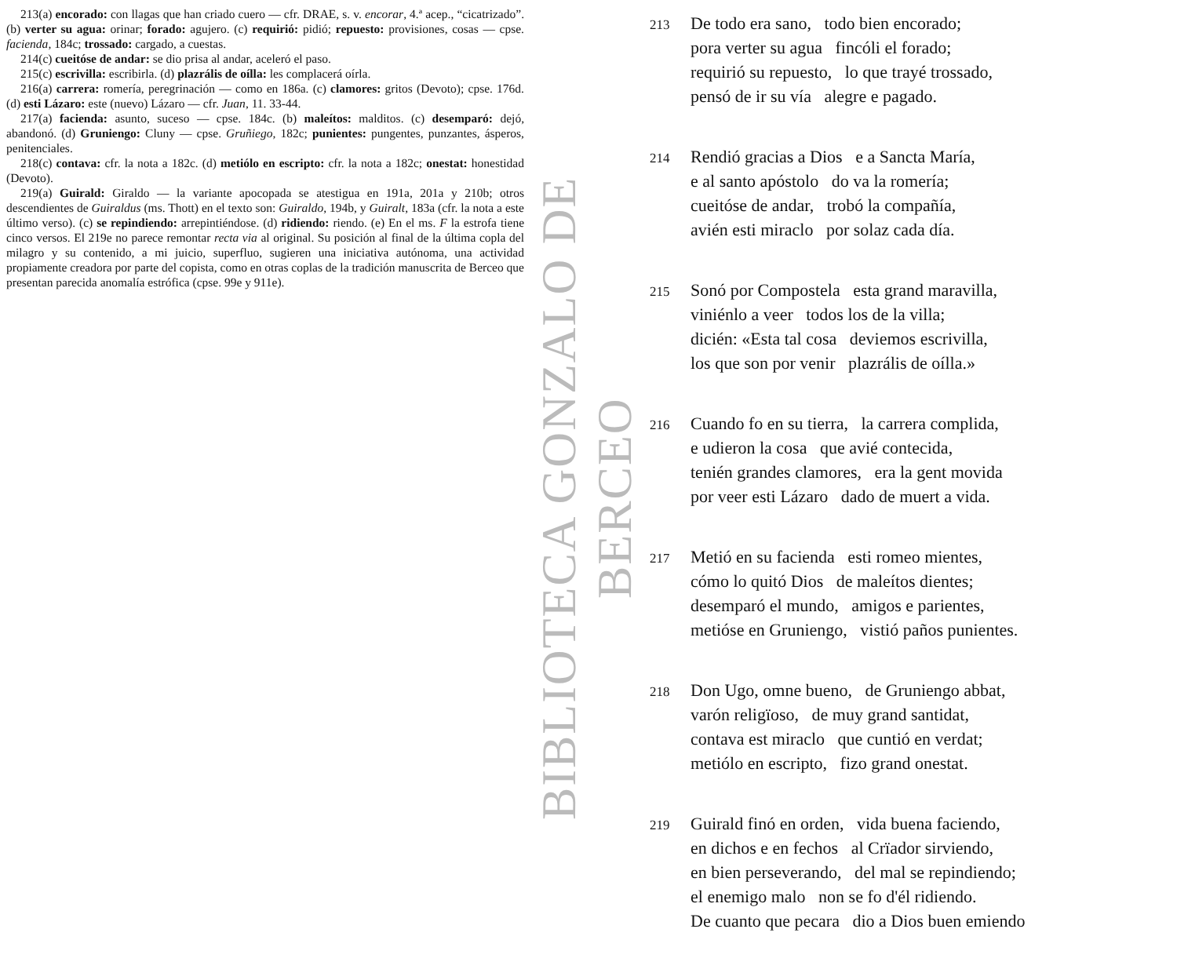213(a) encorado: con llagas que han criado cuero — cfr. DRAE, s. v. encorar, 4.ª acep., “cicatrizado”. (b) verter su agua: orinar; forado: agujero. (c) requirió: pidió; repuesto: provisiones, cosas — cpse. facienda, 184c; trossado: cargado, a cuestas.
214(c) cueitóse de andar: se dio prisa al andar, aceleró el paso.
215(c) escrivilla: escribirla. (d) plazrális de oílla: les complacerá oírla.
216(a) carrera: romería, peregrinación — como en 186a. (c) clamores: gritos (Devoto); cpse. 176d. (d) esti Lázaro: este (nuevo) Lázaro — cfr. Juan, 11. 33-44.
217(a) facienda: asunto, suceso — cpse. 184c. (b) maleítos: malditos. (c) desemparó: dejó, abandonó. (d) Gruniengo: Cluny — cpse. Gruñiego, 182c; punientes: pungentes, punzantes, ásperos, penitenciales.
218(c) contava: cfr. la nota a 182c. (d) metiólo en escripto: cfr. la nota a 182c; onestat: honestidad (Devoto).
219(a) Guirald: Giraldo — la variante apocopada se atestigua en 191a, 201a y 210b; otros descendientes de Guiraldus (ms. Thott) en el texto son: Guiraldo, 194b, y Guiralt, 183a (cfr. la nota a este último verso). (c) se repindiendo: arrepintiéndose. (d) ridiendo: riendo. (e) En el ms. F la estrofa tiene cinco versos. El 219e no parece remontar recta via al original. Su posición al final de la última copla del milagro y su contenido, a mi juicio, superfluo, sugieren una iniciativa autónoma, una actividad propiamente creadora por parte del copista, como en otras coplas de la tradición manuscrita de Berceo que presentan parecida anomalía estrófica (cpse. 99e y 911e).
BIBLIOTECA GONZALO DE BERCEO
213
De todo era sano, todo bien encorado;
pora verter su agua fincóli el forado;
requirió su repuesto, lo que trayé trossado,
pensó de ir su vía alegre e pagado.
214
Rendió gracias a Dios e a Sancta María,
e al santo apóstolo do va la romería;
cueitóse de andar, trobó la compañía,
avién esti miraclo por solaz cada día.
215
Sonó por Compostela esta grand maravilla,
viniénlo a veer todos los de la villa;
dicién: «Esta tal cosa deviemos escrivilla,
los que son por venir plazrális de oílla.»
216
Cuando fo en su tierra, la carrera complida,
e udieron la cosa que avié contecida,
tenién grandes clamores, era la gent movida
por veer esti Lázaro dado de muert a vida.
217
Metió en su facienda esti romeo mientes,
cómo lo quitó Dios de maleítos dientes;
desemparó el mundo, amigos e parientes,
metióse en Gruniengo, vistió paños punientes.
218
Don Ugo, omne bueno, de Gruniengo abbat,
varón religïoso, de muy grand santidat,
contava est miraclo que cuntió en verdat;
metiólo en escripto, fizo grand onestat.
219
Guirald finó en orden, vida buena faciendo,
en dichos e en fechos al Crïador sirviendo,
en bien perseverando, del mal se repindiendo;
el enemigo malo non se fo d'él ridiendo.
De cuanto que pecara dio a Dios buen emiendo